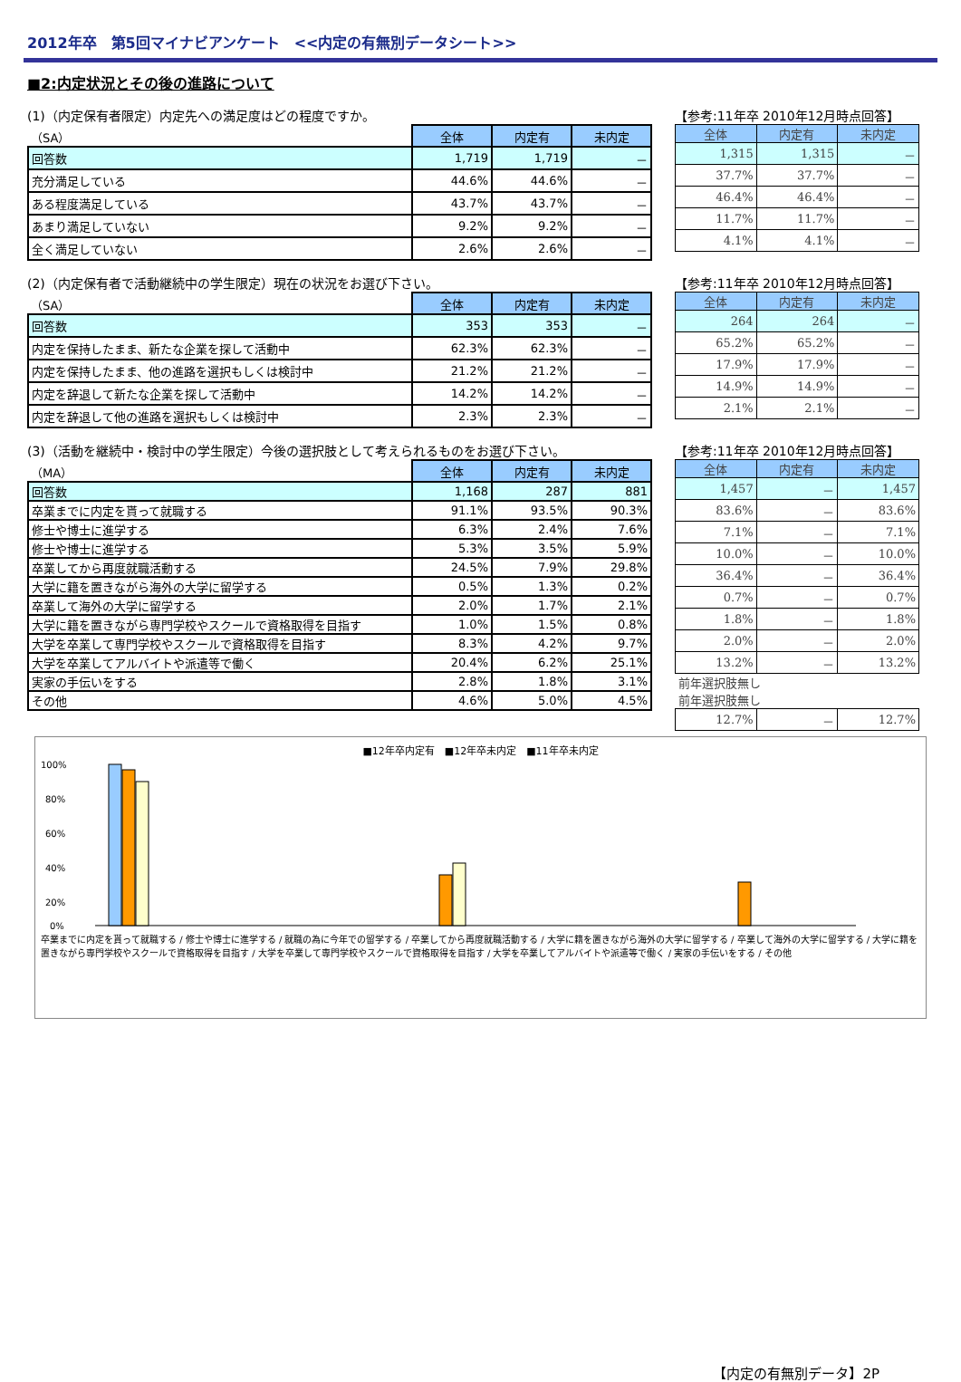2012年卒　第5回マイナビアンケート　<<内定の有無別データシート>>
■2:内定状況とその後の進路について
(1)（内定保有者限定）内定先への満足度はどの程度ですか。
| （SA） | 全体 | 内定有 | 未内定 |
| 回答数 | 1,719 | 1,719 | － |
| 充分満足している | 44.6% | 44.6% | － |
| ある程度満足している | 43.7% | 43.7% | － |
| あまり満足していない | 9.2% | 9.2% | － |
| 全く満足していない | 2.6% | 2.6% | － |
【参考:11年卒 2010年12月時点回答】
| 全体 | 内定有 | 未内定 |
| --- | --- | --- |
| 1,315 | 1,315 | － |
| 37.7% | 37.7% | － |
| 46.4% | 46.4% | － |
| 11.7% | 11.7% | － |
| 4.1% | 4.1% | － |
(2)（内定保有者で活動継続中の学生限定）現在の状況をお選び下さい。
| （SA） | 全体 | 内定有 | 未内定 |
| 回答数 | 353 | 353 | － |
| 内定を保持したまま、新たな企業を探して活動中 | 62.3% | 62.3% | － |
| 内定を保持したまま、他の進路を選択もしくは検討中 | 21.2% | 21.2% | － |
| 内定を辞退して新たな企業を探して活動中 | 14.2% | 14.2% | － |
| 内定を辞退して他の進路を選択もしくは検討中 | 2.3% | 2.3% | － |
【参考:11年卒 2010年12月時点回答】
| 全体 | 内定有 | 未内定 |
| --- | --- | --- |
| 264 | 264 | － |
| 65.2% | 65.2% | － |
| 17.9% | 17.9% | － |
| 14.9% | 14.9% | － |
| 2.1% | 2.1% | － |
(3)（活動を継続中・検討中の学生限定）今後の選択肢として考えられるものをお選び下さい。
| （MA） | 全体 | 内定有 | 未内定 |
| 回答数 | 1,168 | 287 | 881 |
| 卒業までに内定を貰って就職する | 91.1% | 93.5% | 90.3% |
| 修士や博士に進学する | 6.3% | 2.4% | 7.6% |
| 修士や博士に進学する | 5.3% | 3.5% | 5.9% |
| 卒業してから再度就職活動する | 24.5% | 7.9% | 29.8% |
| 大学に籍を置きながら海外の大学に留学する | 0.5% | 1.3% | 0.2% |
| 卒業して海外の大学に留学する | 2.0% | 1.7% | 2.1% |
| 大学に籍を置きながら専門学校やスクールで資格取得を目指す | 1.0% | 1.5% | 0.8% |
| 大学を卒業して専門学校やスクールで資格取得を目指す | 8.3% | 4.2% | 9.7% |
| 大学を卒業してアルバイトや派遣等で働く | 20.4% | 6.2% | 25.1% |
| 実家の手伝いをする | 2.8% | 1.8% | 3.1% |
| その他 | 4.6% | 5.0% | 4.5% |
【参考:11年卒 2010年12月時点回答】
| 全体 | 内定有 | 未内定 |
| --- | --- | --- |
| 1,457 | － | 1,457 |
| 83.6% | － | 83.6% |
| 7.1% | － | 7.1% |
| 10.0% | － | 10.0% |
| 36.4% | － | 36.4% |
| 0.7% | － | 0.7% |
| 1.8% | － | 1.8% |
| 2.0% | － | 2.0% |
| 13.2% | － | 13.2% |
| 前年選択肢無し | | |
| 前年選択肢無し | | |
| 12.7% | － | 12.7% |
■12年卒内定有　■12年卒未内定　■11年卒未内定
100%
80%
60%
40%
20%
0%
卒業までに内定を貰って就職する / 修士や博士に進学する / 就職の為に今年での留学する / 卒業してから再度就職活動する / 大学に籍を置きながら海外の大学に留学する / 卒業して海外の大学に留学する / 大学に籍を置きながら専門学校やスクールで資格取得を目指す / 大学を卒業して専門学校やスクールで資格取得を目指す / 大学を卒業してアルバイトや派遣等で働く / 実家の手伝いをする / その他
【内定の有無別データ】2P